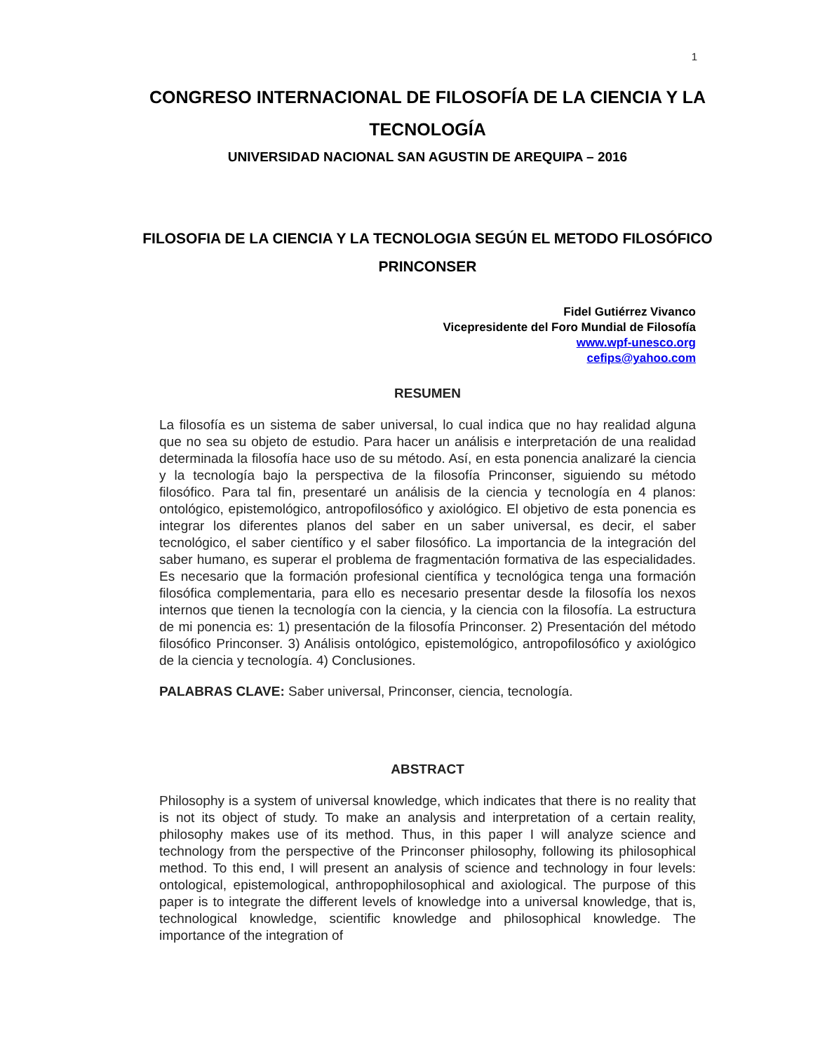1
CONGRESO INTERNACIONAL DE FILOSOFÍA DE LA CIENCIA Y LA TECNOLOGÍA
UNIVERSIDAD NACIONAL SAN AGUSTIN DE AREQUIPA – 2016
FILOSOFIA DE LA CIENCIA Y LA TECNOLOGIA SEGÚN EL METODO FILOSÓFICO PRINCONSER
Fidel Gutiérrez Vivanco
Vicepresidente del Foro Mundial de Filosofía
www.wpf-unesco.org
cefips@yahoo.com
RESUMEN
La filosofía es un sistema de saber universal, lo cual indica que no hay realidad alguna que no sea su objeto de estudio. Para hacer un análisis e interpretación de una realidad determinada la filosofía hace uso de su método. Así, en esta ponencia analizaré la ciencia y la tecnología bajo la perspectiva de la filosofía Princonser, siguiendo su método filosófico. Para tal fin, presentaré un análisis de la ciencia y tecnología en 4 planos: ontológico, epistemológico, antropofilosófico y axiológico. El objetivo de esta ponencia es integrar los diferentes planos del saber en un saber universal, es decir, el saber tecnológico, el saber científico y el saber filosófico. La importancia de la integración del saber humano, es superar el problema de fragmentación formativa de las especialidades. Es necesario que la formación profesional científica y tecnológica tenga una formación filosófica complementaria, para ello es necesario presentar desde la filosofía los nexos internos que tienen la tecnología con la ciencia, y la ciencia con la filosofía. La estructura de mi ponencia es: 1) presentación de la filosofía Princonser. 2) Presentación del método filosófico Princonser. 3) Análisis ontológico, epistemológico, antropofilosófico y axiológico de la ciencia y tecnología. 4) Conclusiones.
PALABRAS CLAVE: Saber universal, Princonser, ciencia, tecnología.
ABSTRACT
Philosophy is a system of universal knowledge, which indicates that there is no reality that is not its object of study. To make an analysis and interpretation of a certain reality, philosophy makes use of its method. Thus, in this paper I will analyze science and technology from the perspective of the Princonser philosophy, following its philosophical method. To this end, I will present an analysis of science and technology in four levels: ontological, epistemological, anthropophilosophical and axiological. The purpose of this paper is to integrate the different levels of knowledge into a universal knowledge, that is, technological knowledge, scientific knowledge and philosophical knowledge. The importance of the integration of